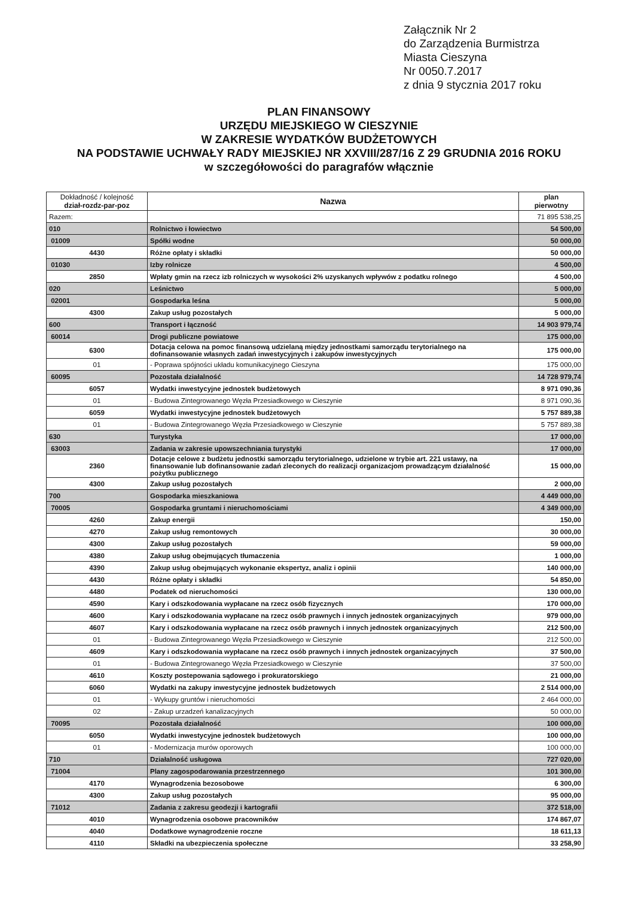Załącznik Nr 2
do Zarządzenia Burmistrza
Miasta Cieszyna
Nr 0050.7.2017
z dnia 9 stycznia 2017 roku
PLAN FINANSOWY
URZĘDU MIEJSKIEGO W CIESZYNIE
W ZAKRESIE WYDATKÓW BUDŻETOWYCH
NA PODSTAWIE UCHWAŁY RADY MIEJSKIEJ NR XXVIII/287/16 Z 29 GRUDNIA 2016 ROKU
w szczegółowości do paragrafów włącznie
| Dokładność / kolejność dział-rozdz-par-poz | Nazwa | plan pierwotny |
| --- | --- | --- |
| Razem: | | 71 895 538,25 |
| 010 | Rolnictwo i łowiectwo | 54 500,00 |
| 01009 | Spółki wodne | 50 000,00 |
| 4430 | Różne opłaty i składki | 50 000,00 |
| 01030 | Izby rolnicze | 4 500,00 |
| 2850 | Wpłaty gmin na rzecz izb rolniczych w wysokości 2% uzyskanych wpływów z podatku rolnego | 4 500,00 |
| 020 | Leśnictwo | 5 000,00 |
| 02001 | Gospodarka leśna | 5 000,00 |
| 4300 | Zakup usług pozostałych | 5 000,00 |
| 600 | Transport i łączność | 14 903 979,74 |
| 60014 | Drogi publiczne powiatowe | 175 000,00 |
| 6300 | Dotacja celowa na pomoc finansową udzielaną między jednostkami samorządu terytorialnego na dofinansowanie własnych zadań inwestycyjnych i zakupów inwestycyjnych | 175 000,00 |
| 01 | - Poprawa spójności układu komunikacyjnego Cieszyna | 175 000,00 |
| 60095 | Pozostała działalność | 14 728 979,74 |
| 6057 | Wydatki inwestycyjne jednostek budżetowych | 8 971 090,36 |
| 01 | - Budowa Zintegrowanego Węzła Przesiadkowego w Cieszynie | 8 971 090,36 |
| 6059 | Wydatki inwestycyjne jednostek budżetowych | 5 757 889,38 |
| 01 | - Budowa Zintegrowanego Węzła Przesiadkowego w Cieszynie | 5 757 889,38 |
| 630 | Turystyka | 17 000,00 |
| 63003 | Zadania w zakresie upowszechniania turystyki | 17 000,00 |
| 2360 | Dotacje celowe z budżetu jednostki samorządu terytorialnego, udzielone w trybie art. 221 ustawy, na finansowanie lub dofinansowanie zadań zleconych do realizacji organizacjom prowadzącym działalność pożytku publicznego | 15 000,00 |
| 4300 | Zakup usług pozostałych | 2 000,00 |
| 700 | Gospodarka mieszkaniowa | 4 449 000,00 |
| 70005 | Gospodarka gruntami i nieruchomościami | 4 349 000,00 |
| 4260 | Zakup energii | 150,00 |
| 4270 | Zakup usług remontowych | 30 000,00 |
| 4300 | Zakup usług pozostałych | 59 000,00 |
| 4380 | Zakup usług obejmujących tłumaczenia | 1 000,00 |
| 4390 | Zakup usług obejmujących wykonanie ekspertyz, analiz i opinii | 140 000,00 |
| 4430 | Różne opłaty i składki | 54 850,00 |
| 4480 | Podatek od nieruchomości | 130 000,00 |
| 4590 | Kary i odszkodowania wypłacane na rzecz osób fizycznych | 170 000,00 |
| 4600 | Kary i odszkodowania wypłacane na rzecz osób prawnych i innych jednostek organizacyjnych | 979 000,00 |
| 4607 | Kary i odszkodowania wypłacane na rzecz osób prawnych i innych jednostek organizacyjnych | 212 500,00 |
| 01 | - Budowa Zintegrowanego Węzła Przesiadkowego w Cieszynie | 212 500,00 |
| 4609 | Kary i odszkodowania wypłacane na rzecz osób prawnych i innych jednostek organizacyjnych | 37 500,00 |
| 01 | - Budowa Zintegrowanego Węzła Przesiadkowego w Cieszynie | 37 500,00 |
| 4610 | Koszty postepowania sądowego i prokuratorskiego | 21 000,00 |
| 6060 | Wydatki na zakupy inwestycyjne jednostek budżetowych | 2 514 000,00 |
| 01 | - Wykupy gruntów i nieruchomości | 2 464 000,00 |
| 02 | - Zakup urzadzeń kanalizacyjnych | 50 000,00 |
| 70095 | Pozostała działalność | 100 000,00 |
| 6050 | Wydatki inwestycyjne jednostek budżetowych | 100 000,00 |
| 01 | - Modernizacja murów oporowych | 100 000,00 |
| 710 | Działalność usługowa | 727 020,00 |
| 71004 | Plany zagospodarowania przestrzennego | 101 300,00 |
| 4170 | Wynagrodzenia bezosobowe | 6 300,00 |
| 4300 | Zakup usług pozostałych | 95 000,00 |
| 71012 | Zadania z zakresu geodezji i kartografii | 372 518,00 |
| 4010 | Wynagrodzenia osobowe pracowników | 174 867,07 |
| 4040 | Dodatkowe wynagrodzenie roczne | 18 611,13 |
| 4110 | Składki na ubezpieczenia społeczne | 33 258,90 |